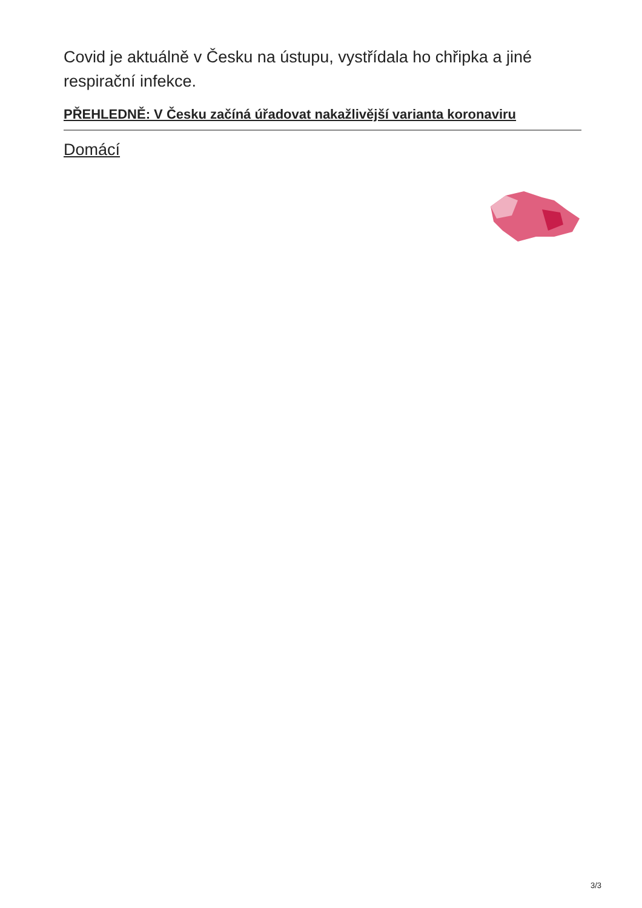Covid je aktuálně v Česku na ústupu, vystřídala ho chřipka a jiné respirační infekce.
PŘEHLEDNĚ: V Česku začíná úřadovat nakažlivější varianta koronaviru
Domácí
3/3